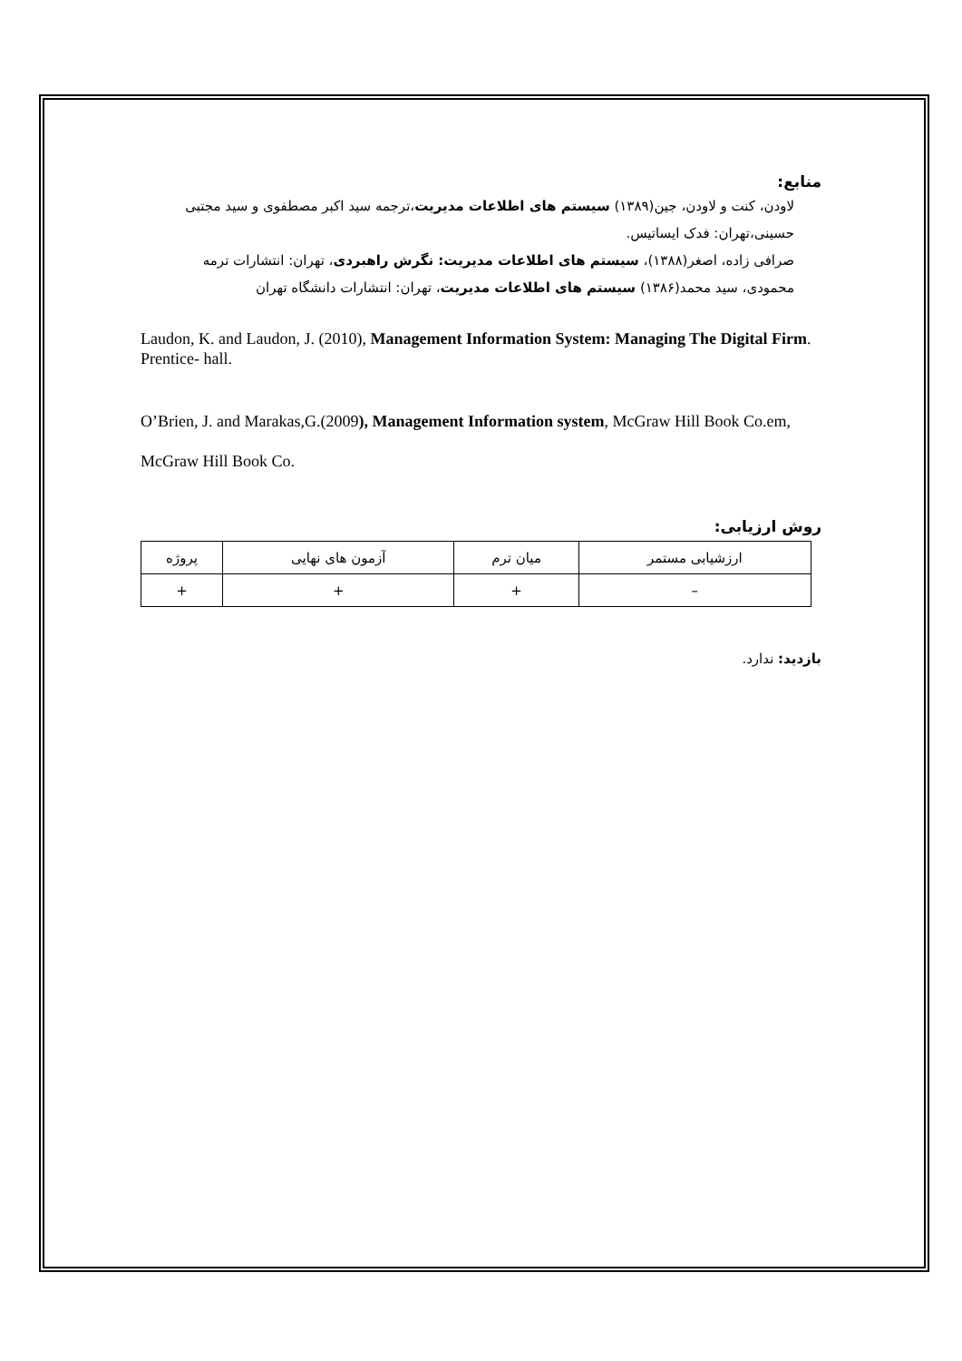منابع:
لاودن، کنت و لاودن، جین(۱۳۸۹) سیستم های اطلاعات مدیریت،ترجمه سید اکبر مصطفوی و سید مجتبی حسینی،تهران: فدک ایساتیس.
صرافی زاده، اصغر(۱۳۸۸)، سیستم های اطلاعات مدیریت: نگرش راهبردی، تهران: انتشارات ترمه
محمودی، سید محمد(۱۳۸۶) سیستم های اطلاعات مدیریت، تهران: انتشارات دانشگاه تهران
Laudon, K. and Laudon, J. (2010), Management Information System: Managing The Digital Firm. Prentice- hall.
O’Brien, J. and Marakas,G.(2009), Management Information system, McGraw Hill Book Co.em, McGraw Hill Book Co.
روش ارزیابی:
| ارزشیابی مستمر | میان ترم | آزمون های نهایی | پروژه |
| – | + | + | + |
بازدید: ندارد.